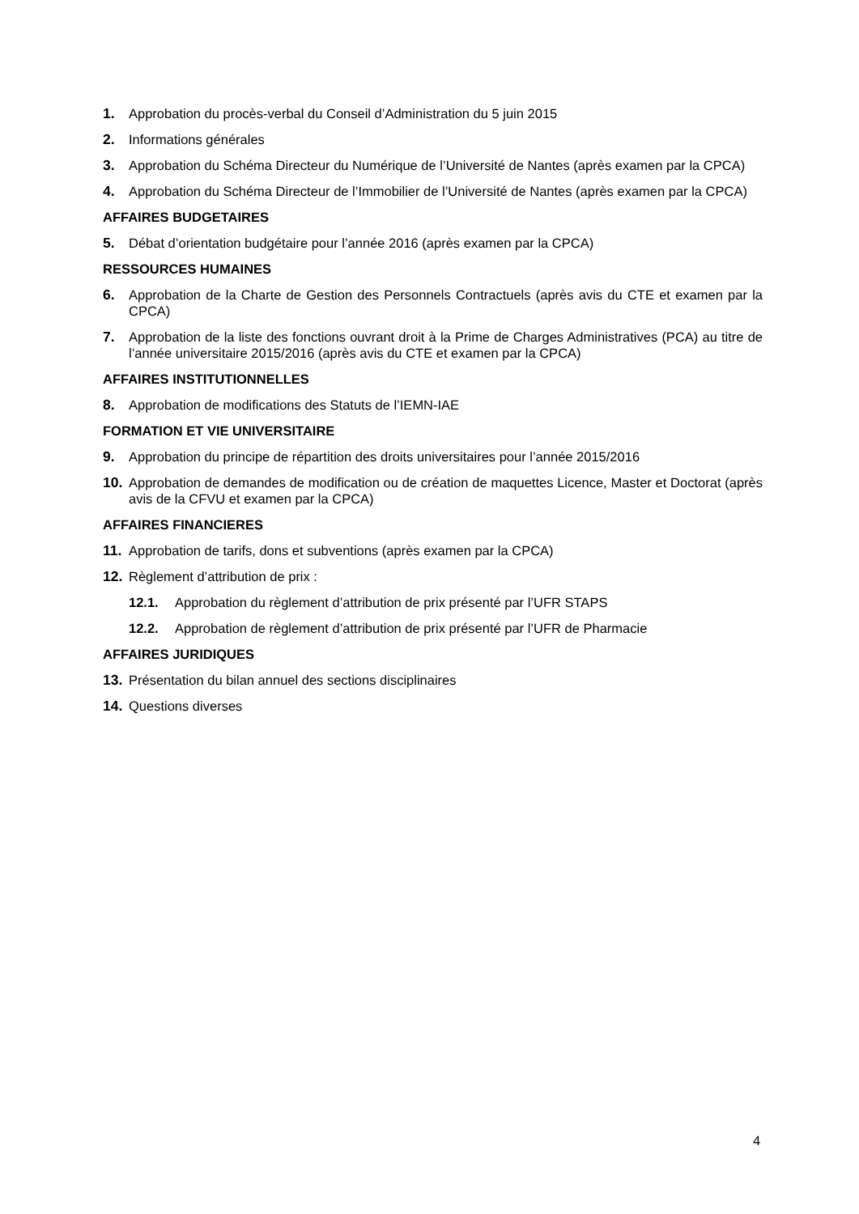1. Approbation du procès-verbal du Conseil d’Administration du 5 juin 2015
2. Informations générales
3. Approbation du Schéma Directeur du Numérique de l’Université de Nantes (après examen par la CPCA)
4. Approbation du Schéma Directeur de l’Immobilier de l’Université de Nantes (après examen par la CPCA)
AFFAIRES BUDGETAIRES
5. Débat d’orientation budgétaire pour l’année 2016 (après examen par la CPCA)
RESSOURCES HUMAINES
6. Approbation de la Charte de Gestion des Personnels Contractuels (après avis du CTE et examen par la CPCA)
7. Approbation de la liste des fonctions ouvrant droit à la Prime de Charges Administratives (PCA) au titre de l’année universitaire 2015/2016 (après avis du CTE et examen par la CPCA)
AFFAIRES INSTITUTIONNELLES
8. Approbation de modifications des Statuts de l’IEMN-IAE
FORMATION ET VIE UNIVERSITAIRE
9. Approbation du principe de répartition des droits universitaires pour l’année 2015/2016
10. Approbation de demandes de modification ou de création de maquettes Licence, Master et Doctorat (après avis de la CFVU et examen par la CPCA)
AFFAIRES FINANCIERES
11. Approbation de tarifs, dons et subventions (après examen par la CPCA)
12. Règlement d’attribution de prix :
12.1. Approbation du règlement d’attribution de prix présenté par l’UFR STAPS
12.2. Approbation de règlement d’attribution de prix présenté par l’UFR de Pharmacie
AFFAIRES JURIDIQUES
13. Présentation du bilan annuel des sections disciplinaires
14. Questions diverses
4